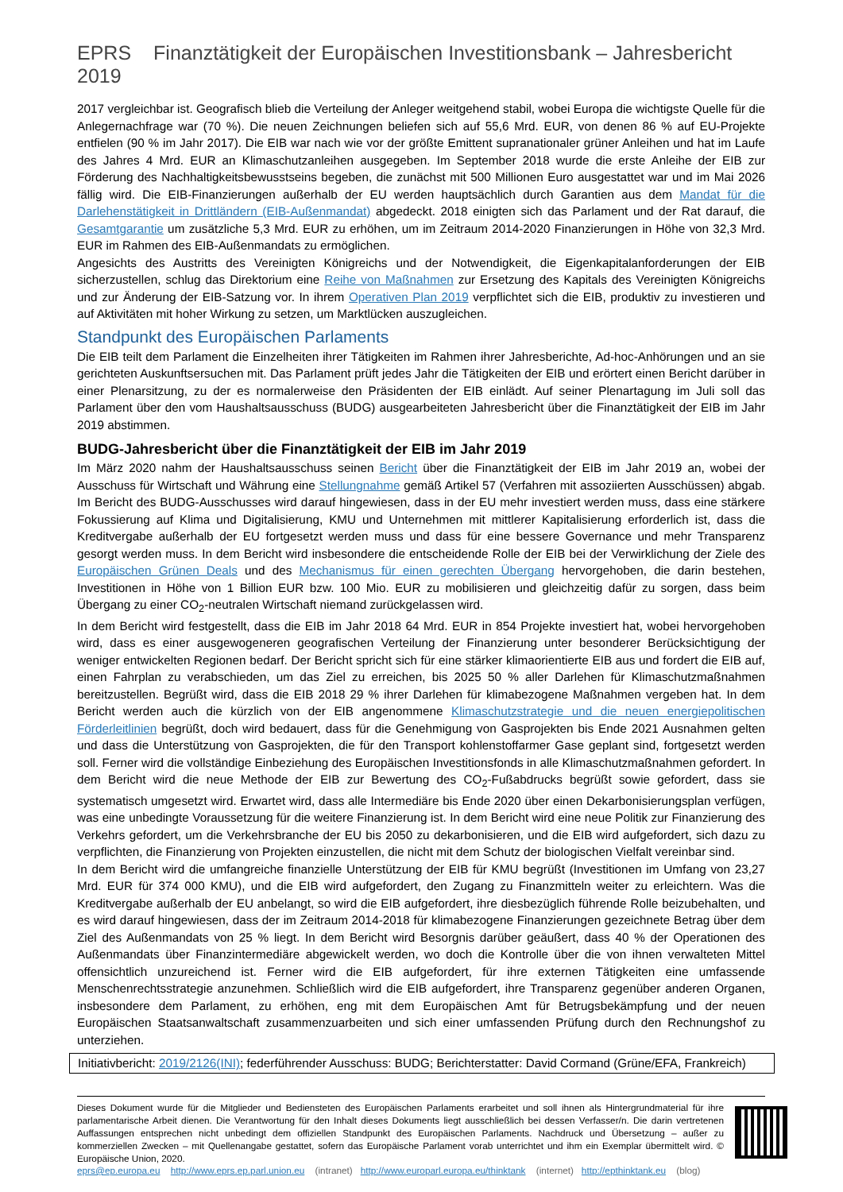EPRS Finanztätigkeit der Europäischen Investitionsbank – Jahresbericht 2019
2017 vergleichbar ist. Geografisch blieb die Verteilung der Anleger weitgehend stabil, wobei Europa die wichtigste Quelle für die Anlegernachfrage war (70 %). Die neuen Zeichnungen beliefen sich auf 55,6 Mrd. EUR, von denen 86 % auf EU-Projekte entfielen (90 % im Jahr 2017). Die EIB war nach wie vor der größte Emittent supranationaler grüner Anleihen und hat im Laufe des Jahres 4 Mrd. EUR an Klimaschutzanleihen ausgegeben. Im September 2018 wurde die erste Anleihe der EIB zur Förderung des Nachhaltigkeitsbewusstseins begeben, die zunächst mit 500 Millionen Euro ausgestattet war und im Mai 2026 fällig wird. Die EIB-Finanzierungen außerhalb der EU werden hauptsächlich durch Garantien aus dem Mandat für die Darlehenstätigkeit in Drittländern (EIB-Außenmandat) abgedeckt. 2018 einigten sich das Parlament und der Rat darauf, die Gesamtgarantie um zusätzliche 5,3 Mrd. EUR zu erhöhen, um im Zeitraum 2014-2020 Finanzierungen in Höhe von 32,3 Mrd. EUR im Rahmen des EIB-Außenmandats zu ermöglichen.
Angesichts des Austritts des Vereinigten Königreichs und der Notwendigkeit, die Eigenkapitalanforderungen der EIB sicherzustellen, schlug das Direktorium eine Reihe von Maßnahmen zur Ersetzung des Kapitals des Vereinigten Königreichs und zur Änderung der EIB-Satzung vor. In ihrem Operativen Plan 2019 verpflichtet sich die EIB, produktiv zu investieren und auf Aktivitäten mit hoher Wirkung zu setzen, um Marktlücken auszugleichen.
Standpunkt des Europäischen Parlaments
Die EIB teilt dem Parlament die Einzelheiten ihrer Tätigkeiten im Rahmen ihrer Jahresberichte, Ad-hoc-Anhörungen und an sie gerichteten Auskunftsersuchen mit. Das Parlament prüft jedes Jahr die Tätigkeiten der EIB und erörtert einen Bericht darüber in einer Plenarsitzung, zu der es normalerweise den Präsidenten der EIB einlädt. Auf seiner Plenartagung im Juli soll das Parlament über den vom Haushaltsausschuss (BUDG) ausgearbeiteten Jahresbericht über die Finanztätigkeit der EIB im Jahr 2019 abstimmen.
BUDG-Jahresbericht über die Finanztätigkeit der EIB im Jahr 2019
Im März 2020 nahm der Haushaltsausschuss seinen Bericht über die Finanztätigkeit der EIB im Jahr 2019 an, wobei der Ausschuss für Wirtschaft und Währung eine Stellungnahme gemäß Artikel 57 (Verfahren mit assoziierten Ausschüssen) abgab. Im Bericht des BUDG-Ausschusses wird darauf hingewiesen, dass in der EU mehr investiert werden muss, dass eine stärkere Fokussierung auf Klima und Digitalisierung, KMU und Unternehmen mit mittlerer Kapitalisierung erforderlich ist, dass die Kreditvergabe außerhalb der EU fortgesetzt werden muss und dass für eine bessere Governance und mehr Transparenz gesorgt werden muss. In dem Bericht wird insbesondere die entscheidende Rolle der EIB bei der Verwirklichung der Ziele des Europäischen Grünen Deals und des Mechanismus für einen gerechten Übergang hervorgehoben, die darin bestehen, Investitionen in Höhe von 1 Billion EUR bzw. 100 Mio. EUR zu mobilisieren und gleichzeitig dafür zu sorgen, dass beim Übergang zu einer CO<sub>2</sub>-neutralen Wirtschaft niemand zurückgelassen wird.
In dem Bericht wird festgestellt, dass die EIB im Jahr 2018 64 Mrd. EUR in 854 Projekte investiert hat, wobei hervorgehoben wird, dass es einer ausgewogeneren geografischen Verteilung der Finanzierung unter besonderer Berücksichtigung der weniger entwickelten Regionen bedarf. Der Bericht spricht sich für eine stärker klimaorientierte EIB aus und fordert die EIB auf, einen Fahrplan zu verabschieden, um das Ziel zu erreichen, bis 2025 50 % aller Darlehen für Klimaschutzmaßnahmen bereitzustellen. Begrüßt wird, dass die EIB 2018 29 % ihrer Darlehen für klimabezogene Maßnahmen vergeben hat. In dem Bericht werden auch die kürzlich von der EIB angenommene Klimaschutzstrategie und die neuen energiepolitischen Förderleitlinien begrüßt, doch wird bedauert, dass für die Genehmigung von Gasprojekten bis Ende 2021 Ausnahmen gelten und dass die Unterstützung von Gasprojekten, die für den Transport kohlenstoffarmer Gase geplant sind, fortgesetzt werden soll. Ferner wird die vollständige Einbeziehung des Europäischen Investitionsfonds in alle Klimaschutzmaßnahmen gefordert. In dem Bericht wird die neue Methode der EIB zur Bewertung des CO<sub>2</sub>-Fußabdrucks begrüßt sowie gefordert, dass sie systematisch umgesetzt wird. Erwartet wird, dass alle Intermediäre bis Ende 2020 über einen Dekarbonisierungsplan verfügen, was eine unbedingte Voraussetzung für die weitere Finanzierung ist. In dem Bericht wird eine neue Politik zur Finanzierung des Verkehrs gefordert, um die Verkehrsbranche der EU bis 2050 zu dekarbonisieren, und die EIB wird aufgefordert, sich dazu zu verpflichten, die Finanzierung von Projekten einzustellen, die nicht mit dem Schutz der biologischen Vielfalt vereinbar sind.
In dem Bericht wird die umfangreiche finanzielle Unterstützung der EIB für KMU begrüßt (Investitionen im Umfang von 23,27 Mrd. EUR für 374 000 KMU), und die EIB wird aufgefordert, den Zugang zu Finanzmitteln weiter zu erleichtern. Was die Kreditvergabe außerhalb der EU anbelangt, so wird die EIB aufgefordert, ihre diesbezüglich führende Rolle beizubehalten, und es wird darauf hingewiesen, dass der im Zeitraum 2014-2018 für klimabezogene Finanzierungen gezeichnete Betrag über dem Ziel des Außenmandats von 25 % liegt. In dem Bericht wird Besorgnis darüber geäußert, dass 40 % der Operationen des Außenmandats über Finanzintermediäre abgewickelt werden, wo doch die Kontrolle über die von ihnen verwalteten Mittel offensichtlich unzureichend ist. Ferner wird die EIB aufgefordert, für ihre externen Tätigkeiten eine umfassende Menschenrechtsstrategie anzunehmen. Schließlich wird die EIB aufgefordert, ihre Transparenz gegenüber anderen Organen, insbesondere dem Parlament, zu erhöhen, eng mit dem Europäischen Amt für Betrugsbekämpfung und der neuen Europäischen Staatsanwaltschaft zusammenzuarbeiten und sich einer umfassenden Prüfung durch den Rechnungshof zu unterziehen.
Initiativbericht: 2019/2126(INI); federführender Ausschuss: BUDG; Berichterstatter: David Cormand (Grüne/EFA, Frankreich)
Dieses Dokument wurde für die Mitglieder und Bediensteten des Europäischen Parlaments erarbeitet und soll ihnen als Hintergrundmaterial für ihre parlamentarische Arbeit dienen. Die Verantwortung für den Inhalt dieses Dokuments liegt ausschließlich bei dessen Verfasser/n. Die darin vertretenen Auffassungen entsprechen nicht unbedingt dem offiziellen Standpunkt des Europäischen Parlaments. Nachdruck und Übersetzung – außer zu kommerziellen Zwecken – mit Quellenangabe gestattet, sofern das Europäische Parlament vorab unterrichtet und ihm ein Exemplar übermittelt wird. © Europäische Union, 2020.
eprs@ep.europa.eu http://www.eprs.ep.parl.union.eu (intranet) http://www.europarl.europa.eu/thinktank (internet) http://epthinktank.eu (blog)